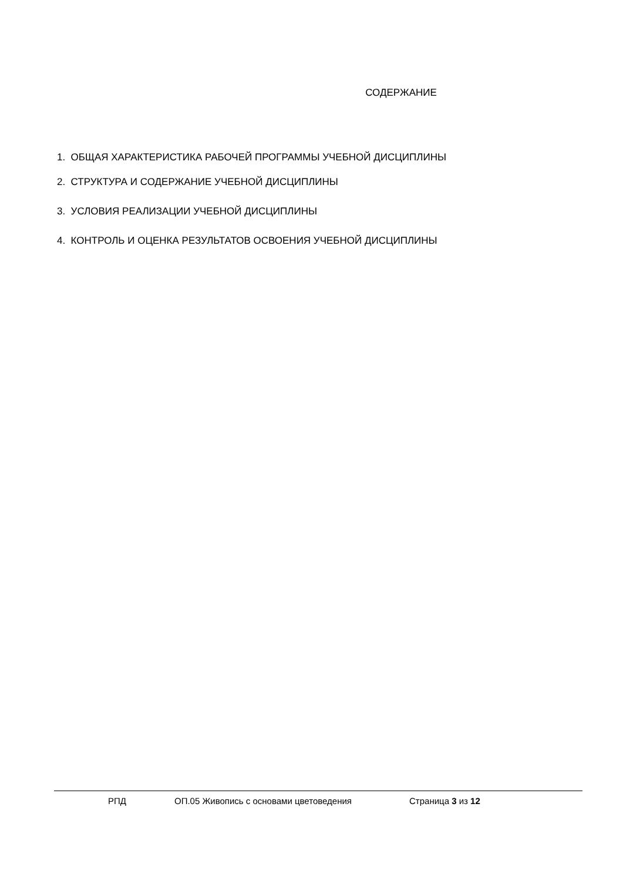СОДЕРЖАНИЕ
1. ОБЩАЯ ХАРАКТЕРИСТИКА РАБОЧЕЙ ПРОГРАММЫ УЧЕБНОЙ ДИСЦИПЛИНЫ
2. СТРУКТУРА И СОДЕРЖАНИЕ УЧЕБНОЙ ДИСЦИПЛИНЫ
3. УСЛОВИЯ РЕАЛИЗАЦИИ УЧЕБНОЙ ДИСЦИПЛИНЫ
4. КОНТРОЛЬ И ОЦЕНКА РЕЗУЛЬТАТОВ ОСВОЕНИЯ УЧЕБНОЙ ДИСЦИПЛИНЫ
РПД ОП.05 Живопись с основами цветоведения Страница 3 из 12